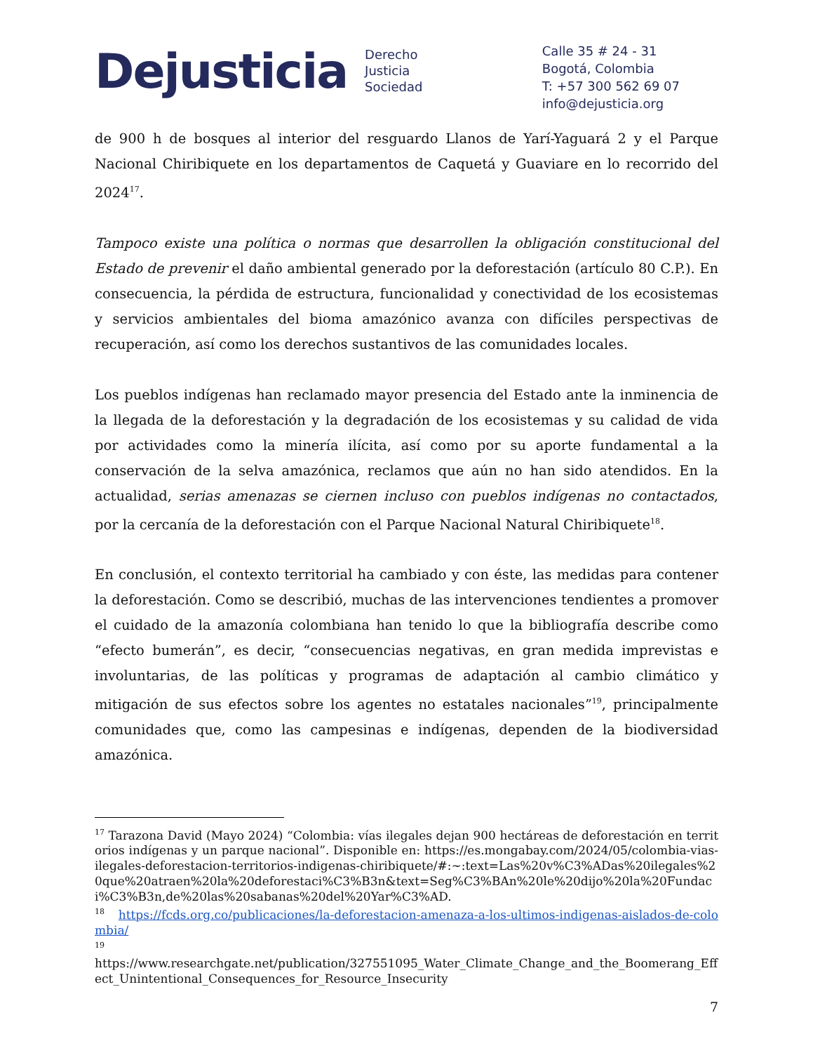Dejusticia
Derecho
Justicia
Sociedad
Calle 35 # 24 - 31
Bogotá, Colombia
T: +57 300 562 69 07
info@dejusticia.org
de 900 h de bosques al interior del resguardo Llanos de Yarí-Yaguará 2 y el Parque Nacional Chiribiquete en los departamentos de Caquetá y Guaviare en lo recorrido del 2024<sup>17</sup>.
Tampoco existe una política o normas que desarrollen la obligación constitucional del Estado de prevenir el daño ambiental generado por la deforestación (artículo 80 C.P.). En consecuencia, la pérdida de estructura, funcionalidad y conectividad de los ecosistemas y servicios ambientales del bioma amazónico avanza con difíciles perspectivas de recuperación, así como los derechos sustantivos de las comunidades locales.
Los pueblos indígenas han reclamado mayor presencia del Estado ante la inminencia de la llegada de la deforestación y la degradación de los ecosistemas y su calidad de vida por actividades como la minería ilícita, así como por su aporte fundamental a la conservación de la selva amazónica, reclamos que aún no han sido atendidos. En la actualidad, serias amenazas se ciernen incluso con pueblos indígenas no contactados, por la cercanía de la deforestación con el Parque Nacional Natural Chiribiquete<sup>18</sup>.
En conclusión, el contexto territorial ha cambiado y con éste, las medidas para contener la deforestación. Como se describió, muchas de las intervenciones tendientes a promover el cuidado de la amazonía colombiana han tenido lo que la bibliografía describe como “efecto bumerán”, es decir, “consecuencias negativas, en gran medida imprevistas e involuntarias, de las políticas y programas de adaptación al cambio climático y mitigación de sus efectos sobre los agentes no estatales nacionales”<sup>19</sup>, principalmente comunidades que, como las campesinas e indígenas, dependen de la biodiversidad amazónica.
<sup>17</sup> Tarazona David (Mayo 2024) “Colombia: vías ilegales dejan 900 hectáreas de deforestación en territorios indígenas y un parque nacional”. Disponible en: https://es.mongabay.com/2024/05/colombia-vias-ilegales-deforestacion-territorios-indigenas-chiribiquete/#:~:text=Las%20v%C3%ADas%20ilegales%20que%20atraen%20la%20deforestaci%C3%B3n&text=Seg%C3%BAn%20le%20dijo%20la%20Fundaci%C3%B3n,de%20las%20sabanas%20del%20Yar%C3%AD.
<sup>18</sup> https://fcds.org.co/publicaciones/la-deforestacion-amenaza-a-los-ultimos-indigenas-aislados-de-colombia/
<sup>19</sup>
https://www.researchgate.net/publication/327551095_Water_Climate_Change_and_the_Boomerang_Effect_Unintentional_Consequences_for_Resource_Insecurity
7